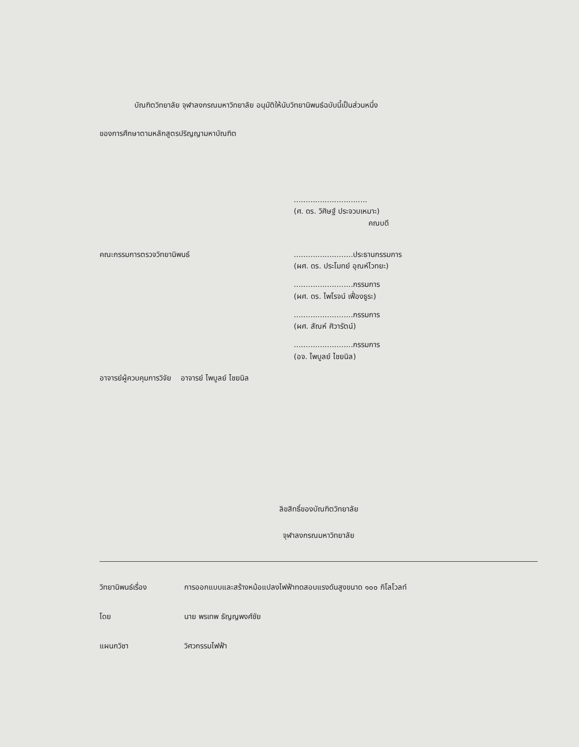บัณฑิตวิทยาลัย จุฬาลงกรณมหาวิทยาลัย อนุมัติให้นับวิทยานิพนธ์ฉบับนี้เป็นส่วนหนึ่ง
ของการศึกษาตามหลักสูตรปริญญามหาบัณฑิต
...............................
(ศ. ดร. วิศิษฐ์ ประจวบเหมาะ)
คณบดี
คณะกรรมการตรวจวิทยานิพนธ์
.........................ประธานกรรมการ
(ผศ. ดร. ประโมทย์ อุณห์ไวทยะ)
.........................กรรมการ
(ผศ. ดร. ไพโรจน์ เฟื่องธูระ)
.........................กรรมการ
(ผศ. สัณห์ ศิวารัตน์)
.........................กรรมการ
(อจ. ไพบูลย์ ไชยนิล)
อาจารย์ผู้ควบคุมการวิจัย อาจารย์ ไพบูลย์ ไชยนิล
ลิขสิทธิ์ของบัณฑิตวิทยาลัย
จุฬาลงกรณมหาวิทยาลัย
วิทยานิพนธ์เรื่อง การออกแบบและสร้างหม้อแปลงไฟฟ้าทดสอบแรงดันสูงขนาด ๑๐๐ กิโลโวลท์
โดย นาย พรเทพ ธัญญพงศ์ชัย
แผนกวิชา วิศวกรรมไฟฟ้า